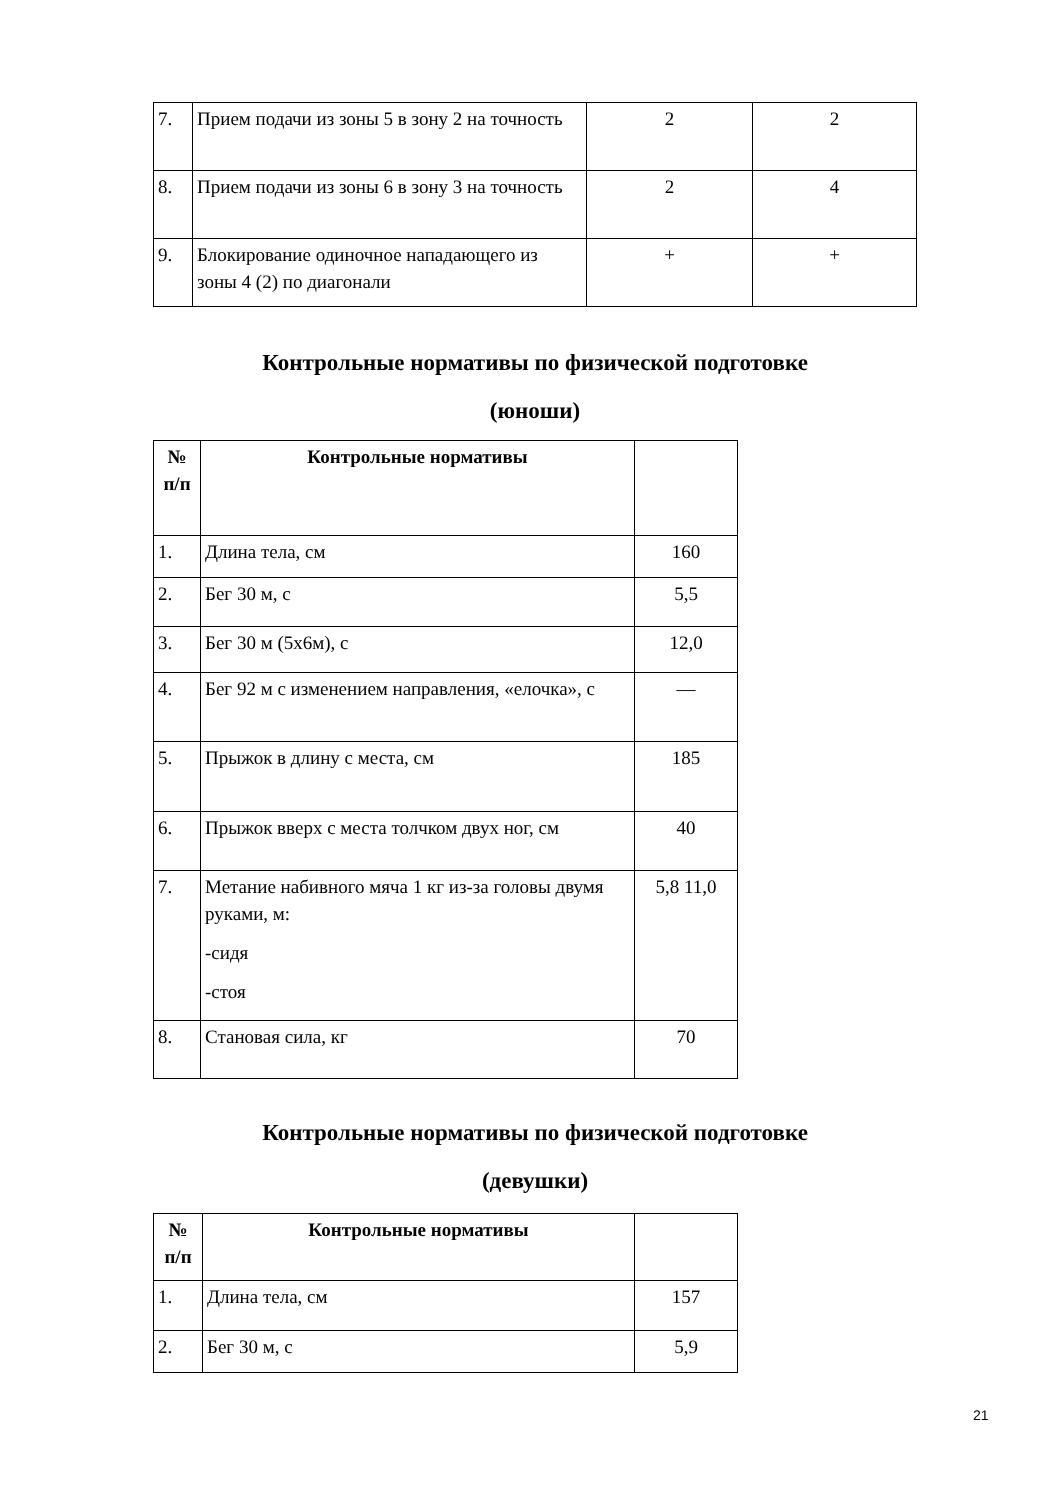| 7. | Прием подачи из зоны 5 в зону 2 на точность | 2 | 2 |
| 8. | Прием подачи из зоны 6 в зону 3 на точность | 2 | 4 |
| 9. | Блокирование одиночное нападающего из зоны 4 (2) по диагонали | + | + |
Контрольные нормативы по физической подготовке
(юноши)
| № п/п | Контрольные нормативы | |
| 1. | Длина тела, см | 160 |
| 2. | Бег 30 м, с | 5,5 |
| 3. | Бег 30 м (5х6м), с | 12,0 |
| 4. | Бег 92 м с изменением направления, «елочка», с | — |
| 5. | Прыжок в длину с места, см | 185 |
| 6. | Прыжок вверх с места толчком двух ног, см | 40 |
| 7. | Метание набивного мяча 1 кг из-за головы двумя руками, м: -сидя -стоя | 5,8 11,0 |
| 8. | Становая сила, кг | 70 |
Контрольные нормативы по физической подготовке
(девушки)
| № п/п | Контрольные нормативы | |
| 1. | Длина тела, см | 157 |
| 2. | Бег 30 м, с | 5,9 |
21